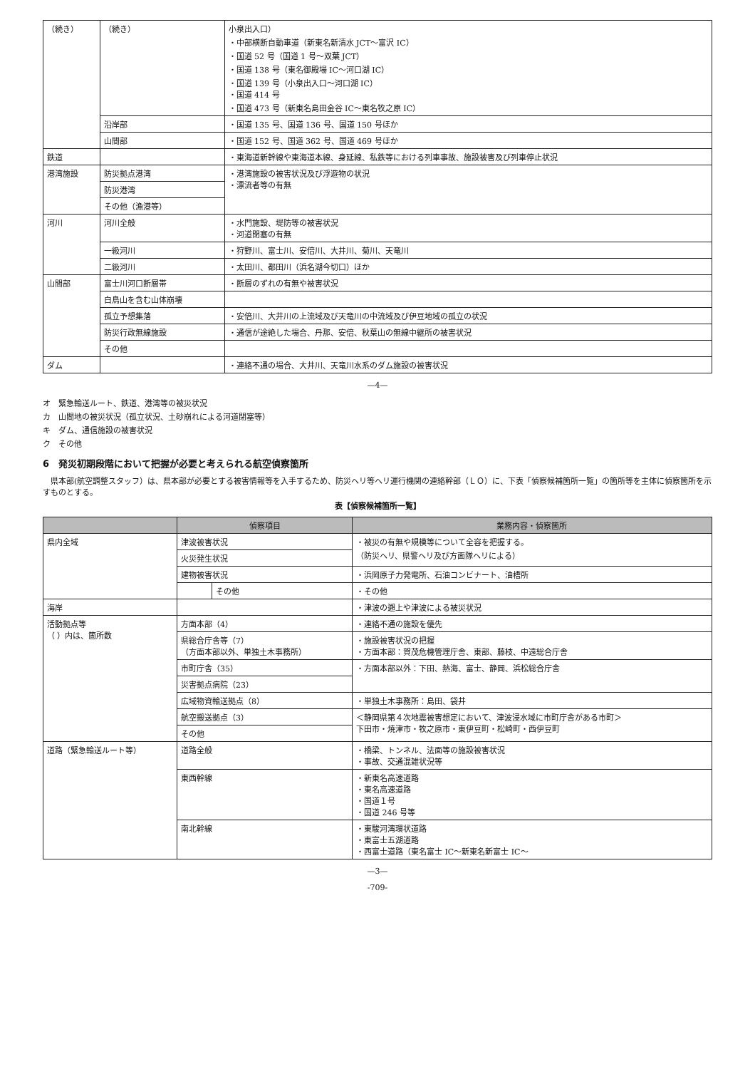| （続き） | （続き） | 小泉出入口） ・中部横断自動車道（新東名新清水 JCT～富沢 IC） ・国道 52 号（国道 1 号～双葉 JCT） ・国道 138 号（東名御殿場 IC～河口湖 IC） ・国道 139 号（小泉出入口～河口湖 IC） ・国道 414 号 ・国道 473 号（新東名島田金谷 IC～東名牧之原 IC） |
| | 沿岸部 | ・国道 135 号、国道 136 号、国道 150 号ほか |
| | 山間部 | ・国道 152 号、国道 362 号、国道 469 号ほか |
| 鉄道 | | ・東海道新幹線や東海道本線、身延線、私鉄等における列車事故、施設被害及び列車停止状況 |
| 港湾施設 | 防災拠点港湾 | ・港湾施設の被害状況及び浮遊物の状況 ・漂流者等の有無 |
| | 防災港湾 | |
| | その他（漁港等） | |
| 河川 | 河川全般 | ・水門施設、堤防等の被害状況 ・河道閉塞の有無 |
| | 一級河川 | ・狩野川、富士川、安倍川、大井川、菊川、天竜川 |
| | 二級河川 | ・太田川、都田川（浜名湖今切口）ほか |
| 山間部 | 富士川河口断層帯 | ・断層のずれの有無や被害状況 |
| | 白鳥山を含む山体崩壊 | |
| | 孤立予想集落 | ・安倍川、大井川の上流域及び天竜川の中流域及び伊豆地域の孤立の状況 |
| | 防災行政無線施設 | ・通信が途絶した場合、丹那、安倍、秋葉山の無線中継所の被害状況 |
| | その他 | |
| ダム | | ・連絡不通の場合、大井川、天竜川水系のダム施設の被害状況 |
—4—
オ　緊急輸送ルート、鉄道、港湾等の被災状況
カ　山間地の被災状況（孤立状況、土砂崩れによる河道閉塞等）
キ　ダム、通信施設の被害状況
ク　その他
6　発災初期段階において把握が必要と考えられる航空偵察箇所
　県本部(航空調整スタッフ）は、県本部が必要とする被害情報等を入手するため、防災ヘリ等ヘリ運行機関の連絡幹部（ＬＯ）に、下表「偵察候補箇所一覧」の箇所等を主体に偵察箇所を示すものとする。
表【偵察候補箇所一覧】
| | 偵察項目 | | 業務内容・偵察箇所 |
| --- | --- | --- | --- |
| 県内全域 | 津波被害状況 | | ・被災の有無や規模等について全容を把握する。 （防災ヘリ、県警ヘリ及び方面隊ヘリによる） |
| | 火災発生状況 | | |
| | 建物被害状況 | | ・浜岡原子力発電所、石油コンビナート、油槽所 |
| | | その他 | ・その他 |
| 海岸 | | | ・津波の遡上や津波による被災状況 |
| 活動拠点等 （ ）内は、箇所数 | 方面本部（4） | | ・連絡不通の施設を優先 |
| | 県総合庁舎等（7） （方面本部以外、単独土木事務所） | | ・施設被害状況の把握 ・方面本部：賀茂危機管理庁舎、東部、藤枝、中遠総合庁舎 |
| | 市町庁舎（35） | | ・方面本部以外：下田、熱海、富士、静岡、浜松総合庁舎 |
| | 災害拠点病院（23） | | |
| | 広域物資輸送拠点（8） | | ・単独土木事務所：島田、袋井 |
| | 航空搬送拠点（3） | | ＜静岡県第４次地震被害想定において、津波浸水域に市町庁舎がある市町＞ 下田市・焼津市・牧之原市・東伊豆町・松崎町・西伊豆町 |
| | その他 | | |
| 道路（緊急輸送ルート等） | 道路全般 | | ・橋梁、トンネル、法面等の施設被害状況 ・事故、交通混雑状況等 |
| | 東西幹線 | | ・新東名高速道路 ・東名高速道路 ・国道１号 ・国道 246 号等 |
| | 南北幹線 | | ・東駿河湾環状道路 ・東富士五湖道路 ・西富士道路（東名富士 IC～新東名新富士 IC～ |
—3—
-709-